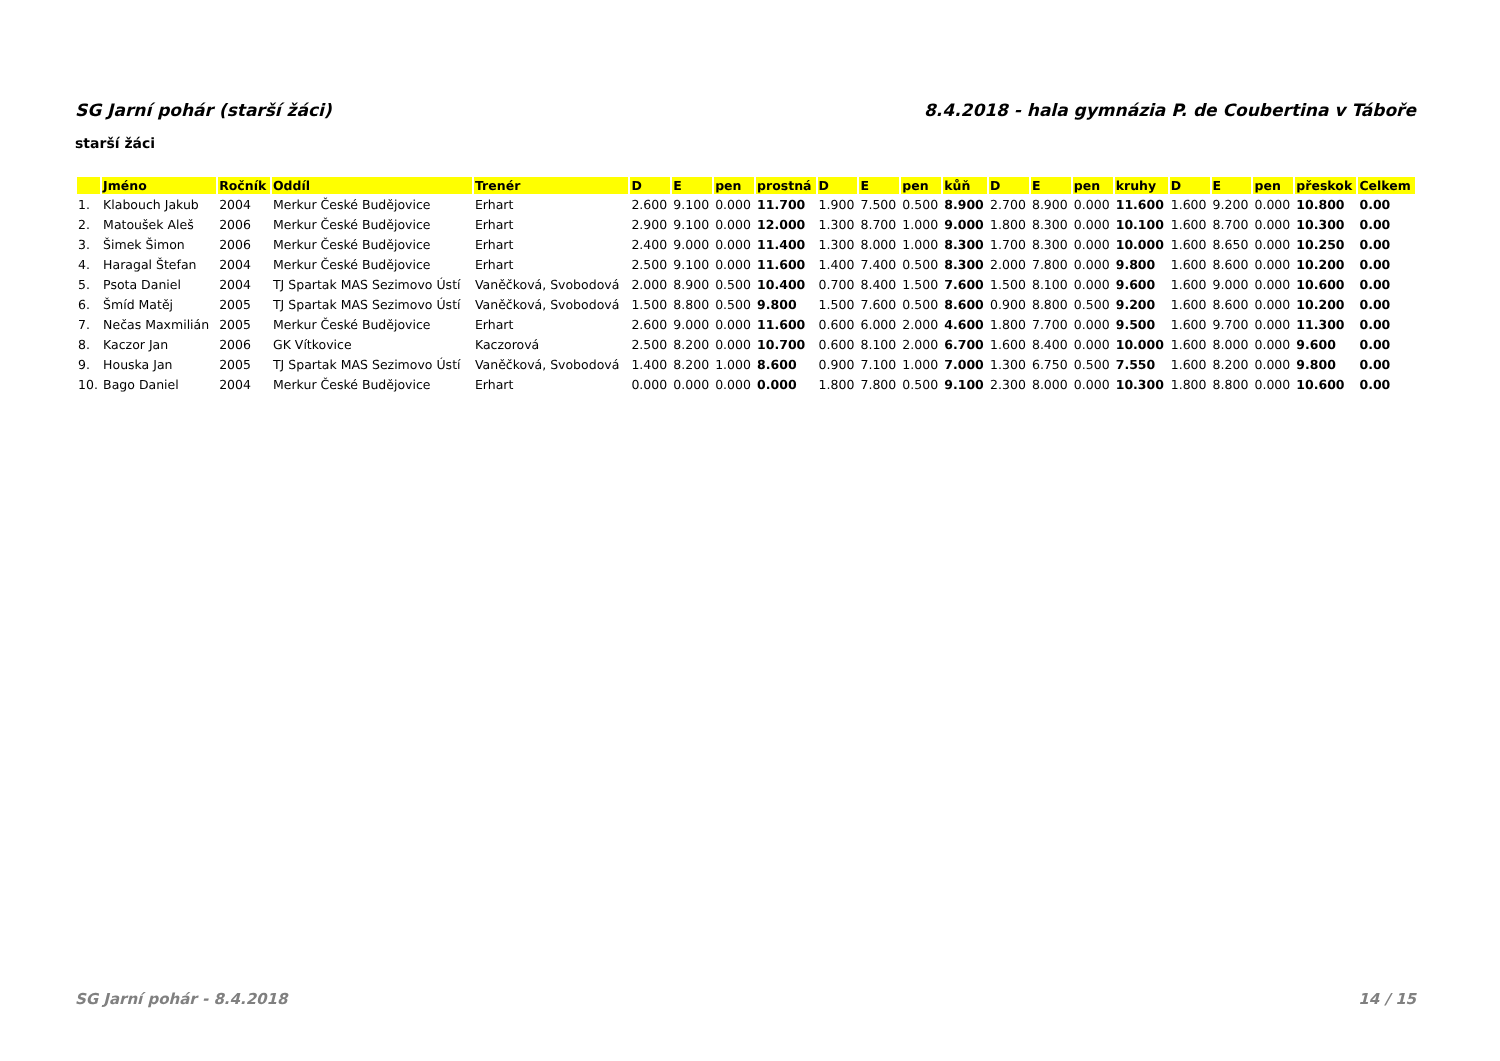SG Jarní pohár (starší žáci) 8.4.2018 - hala gymnázia P. de Coubertina v Táboře
starší žáci
| | Jméno | Ročník | Oddíl | Trenér | D | E | pen | prostná | D | E | pen | kůň | D | E | pen | kruhy | D | E | pen | přeskok | Celkem |
| --- | --- | --- | --- | --- | --- | --- | --- | --- | --- | --- | --- | --- | --- | --- | --- | --- | --- | --- | --- | --- | --- |
| 1. | Klabouch Jakub | 2004 | Merkur České Budějovice | Erhart | 2.600 | 9.100 | 0.000 | 11.700 | 1.900 | 7.500 | 0.500 | 8.900 | 2.700 | 8.900 | 0.000 | 11.600 | 1.600 | 9.200 | 0.000 | 10.800 | 0.00 |
| 2. | Matoušek Aleš | 2006 | Merkur České Budějovice | Erhart | 2.900 | 9.100 | 0.000 | 12.000 | 1.300 | 8.700 | 1.000 | 9.000 | 1.800 | 8.300 | 0.000 | 10.100 | 1.600 | 8.700 | 0.000 | 10.300 | 0.00 |
| 3. | Šimek Šimon | 2006 | Merkur České Budějovice | Erhart | 2.400 | 9.000 | 0.000 | 11.400 | 1.300 | 8.000 | 1.000 | 8.300 | 1.700 | 8.300 | 0.000 | 10.000 | 1.600 | 8.650 | 0.000 | 10.250 | 0.00 |
| 4. | Haragal Štefan | 2004 | Merkur České Budějovice | Erhart | 2.500 | 9.100 | 0.000 | 11.600 | 1.400 | 7.400 | 0.500 | 8.300 | 2.000 | 7.800 | 0.000 | 9.800 | 1.600 | 8.600 | 0.000 | 10.200 | 0.00 |
| 5. | Psota Daniel | 2004 | TJ Spartak MAS Sezimovo Ústí | Vaněčková, Svobodová | 2.000 | 8.900 | 0.500 | 10.400 | 0.700 | 8.400 | 1.500 | 7.600 | 1.500 | 8.100 | 0.000 | 9.600 | 1.600 | 9.000 | 0.000 | 10.600 | 0.00 |
| 6. | Šmíd Matěj | 2005 | TJ Spartak MAS Sezimovo Ústí | Vaněčková, Svobodová | 1.500 | 8.800 | 0.500 | 9.800 | 1.500 | 7.600 | 0.500 | 8.600 | 0.900 | 8.800 | 0.500 | 9.200 | 1.600 | 8.600 | 0.000 | 10.200 | 0.00 |
| 7. | Nečas Maxmilián | 2005 | Merkur České Budějovice | Erhart | 2.600 | 9.000 | 0.000 | 11.600 | 0.600 | 6.000 | 2.000 | 4.600 | 1.800 | 7.700 | 0.000 | 9.500 | 1.600 | 9.700 | 0.000 | 11.300 | 0.00 |
| 8. | Kaczor Jan | 2006 | GK Vítkovice | Kaczorová | 2.500 | 8.200 | 0.000 | 10.700 | 0.600 | 8.100 | 2.000 | 6.700 | 1.600 | 8.400 | 0.000 | 10.000 | 1.600 | 8.000 | 0.000 | 9.600 | 0.00 |
| 9. | Houska Jan | 2005 | TJ Spartak MAS Sezimovo Ústí | Vaněčková, Svobodová | 1.400 | 8.200 | 1.000 | 8.600 | 0.900 | 7.100 | 1.000 | 7.000 | 1.300 | 6.750 | 0.500 | 7.550 | 1.600 | 8.200 | 0.000 | 9.800 | 0.00 |
| 10. | Bago Daniel | 2004 | Merkur České Budějovice | Erhart | 0.000 | 0.000 | 0.000 | 0.000 | 1.800 | 7.800 | 0.500 | 9.100 | 2.300 | 8.000 | 0.000 | 10.300 | 1.800 | 8.800 | 0.000 | 10.600 | 0.00 |
SG Jarní pohár - 8.4.2018 14 / 15